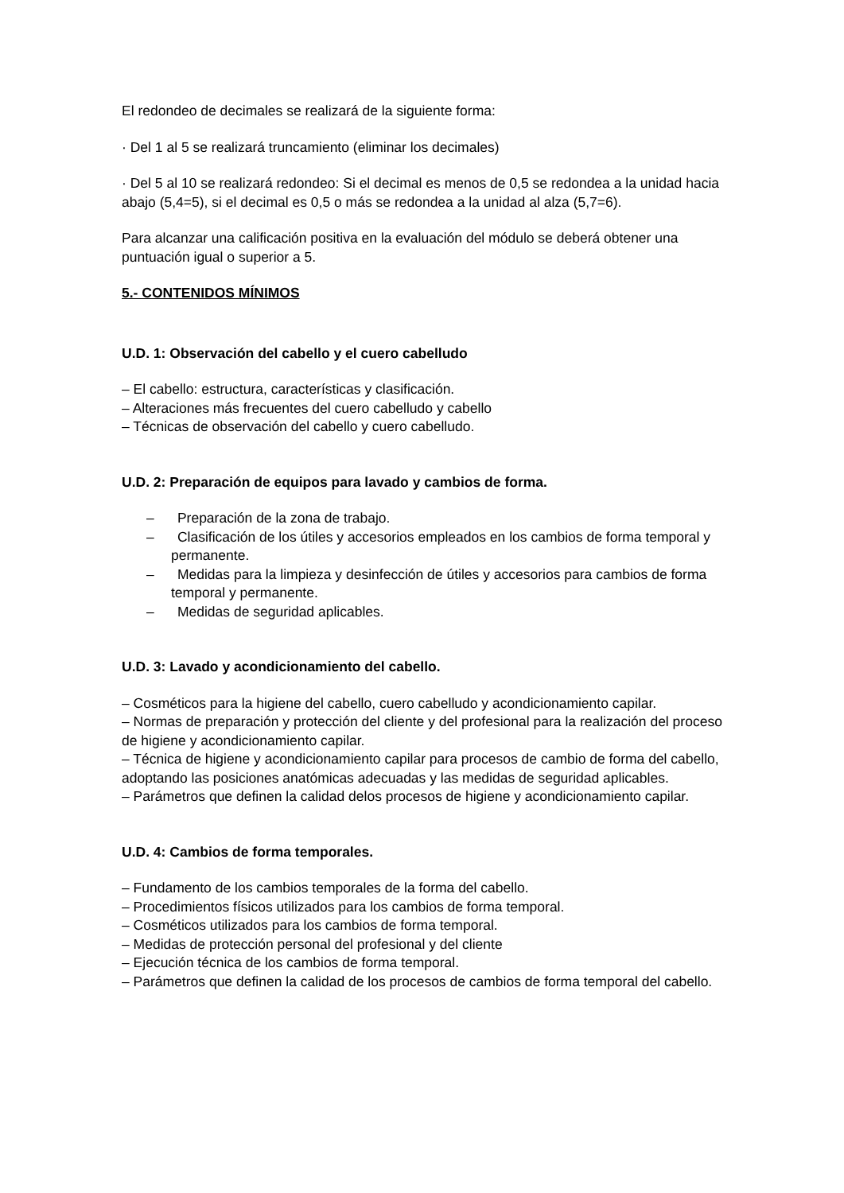El redondeo de decimales se realizará de la siguiente forma:
· Del 1 al 5 se realizará truncamiento (eliminar los decimales)
· Del 5 al 10 se realizará redondeo: Si el decimal es menos de 0,5 se redondea a la unidad hacia abajo (5,4=5), si el decimal es 0,5 o más se redondea a la unidad al alza (5,7=6).
Para alcanzar una calificación positiva en la evaluación del módulo se deberá obtener una puntuación igual o superior a 5.
5.- CONTENIDOS MÍNIMOS
U.D. 1: Observación del cabello y el cuero cabelludo
– El cabello: estructura, características y clasificación.
– Alteraciones más frecuentes del cuero cabelludo y cabello
– Técnicas de observación del cabello y cuero cabelludo.
U.D. 2: Preparación de equipos para lavado y cambios de forma.
– Preparación de la zona de trabajo.
– Clasificación de los útiles y accesorios empleados en los cambios de forma temporal y permanente.
– Medidas para la limpieza y desinfección de útiles y accesorios para cambios de forma temporal y permanente.
– Medidas de seguridad aplicables.
U.D. 3: Lavado y acondicionamiento del cabello.
– Cosméticos para la higiene del cabello, cuero cabelludo y acondicionamiento capilar.
– Normas de preparación y protección del cliente y del profesional para la realización del proceso de higiene y acondicionamiento capilar.
– Técnica de higiene y acondicionamiento capilar para procesos de cambio de forma del cabello, adoptando las posiciones anatómicas adecuadas y las medidas de seguridad aplicables.
– Parámetros que definen la calidad delos procesos de higiene y acondicionamiento capilar.
U.D. 4: Cambios de forma temporales.
– Fundamento de los cambios temporales de la forma del cabello.
– Procedimientos físicos utilizados para los cambios de forma temporal.
– Cosméticos utilizados para los cambios de forma temporal.
– Medidas de protección personal del profesional y del cliente
– Ejecución técnica de los cambios de forma temporal.
– Parámetros que definen la calidad de los procesos de cambios de forma temporal del cabello.